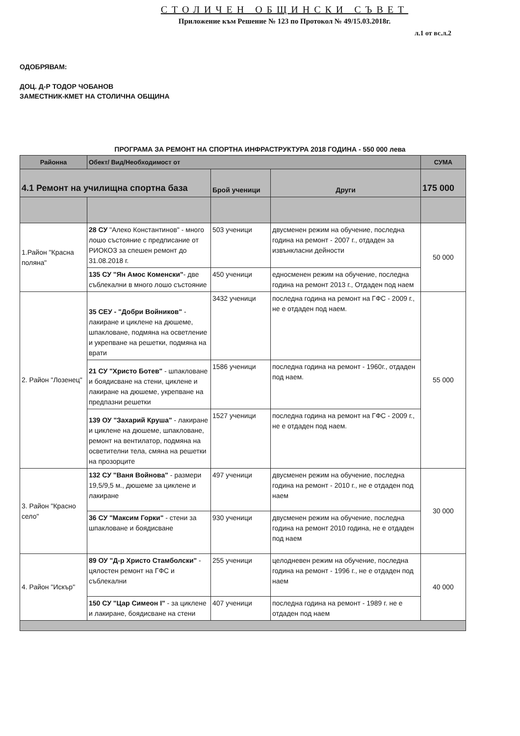СТОЛИЧЕН ОБЩИНСКИ СЪВЕТ
Приложение към Решение № 123 по Протокол № 49/15.03.2018г.
л.1 от вс.л.2
ОДОБРЯВАМ:
ДОЦ. Д-Р ТОДОР ЧОБАНОВ
ЗАМЕСТНИК-КМЕТ НА СТОЛИЧНА ОБЩИНА
ПРОГРАМА ЗА РЕМОНТ НА СПОРТНА ИНФРАСТРУКТУРА 2018 ГОДИНА - 550 000 лева
| Районна | Обект/ Вид/Необходимост от | | | СУМА |
| --- | --- | --- | --- | --- |
| 4.1 Ремонт на училищна спортна база | | Брой ученици | Други | 175 000 |
| 1.Район "Красна поляна" | 28 СУ "Алеко Константинов" - много лошо състояние с предписание от РИОКОЗ за спешен ремонт до 31.08.2018 г. | 503 ученици | двусменен режим на обучение, последна година на ремонт - 2007 г., отдаден за извънкласни дейности | 50 000 |
| | 135 СУ "Ян Амос Коменски" - две съблекални в много лошо състояние | 450 ученици | едносменен режим на обучение, последна година на ремонт 2013 г., Отдаден под наем | |
| 2. Район "Лозенец" | 35 СЕУ - "Добри Войников" - лакиране и циклене на дюшеме, шпакловане, подмяна на осветление и укрепване на решетки, подмяна на врати | 3432 ученици | последна година на ремонт на ГФС - 2009 г., не е отдаден под наем. | 55 000 |
| | 21 СУ "Христо Ботев" - шпакловане и боядисване на стени, циклене и лакиране на дюшеме, укрепване на предпазни решетки | 1586 ученици | последна година на ремонт - 1960г., отдаден под наем. | |
| | 139 ОУ "Захарий Круша" - лакиране и циклене на дюшеме, шпакловане, ремонт на вентилатор, подмяна на осветителни тела, смяна на решетки на прозорците | 1527 ученици | последна година на ремонт на ГФС - 2009 г., не е отдаден под наем. | |
| 3. Район "Красно село" | 132 СУ "Ваня Войнова" - размери 19,5/9,5 м., дюшеме за циклене и лакиране | 497 ученици | двусменен режим на обучение, последна година на ремонт - 2010 г., не е отдаден под наем | 30 000 |
| | 36 СУ "Максим Горки" - стени за шпакловане и боядисване | 930 ученици | двусменен режим на обучение, последна година на ремонт 2010 година, не е отдаден под наем | |
| 4. Район "Искър" | 89 ОУ "Д-р Христо Стамболски" - цялостен ремонт на ГФС и съблекални | 255 ученици | целодневен режим на обучение, последна година на ремонт - 1996 г., не е отдаден под наем | 40 000 |
| | 150 СУ "Цар Симеон I" - за циклене и лакиране, боядисване на стени | 407 ученици | последна година на ремонт - 1989 г. не е отдаден под наем | |